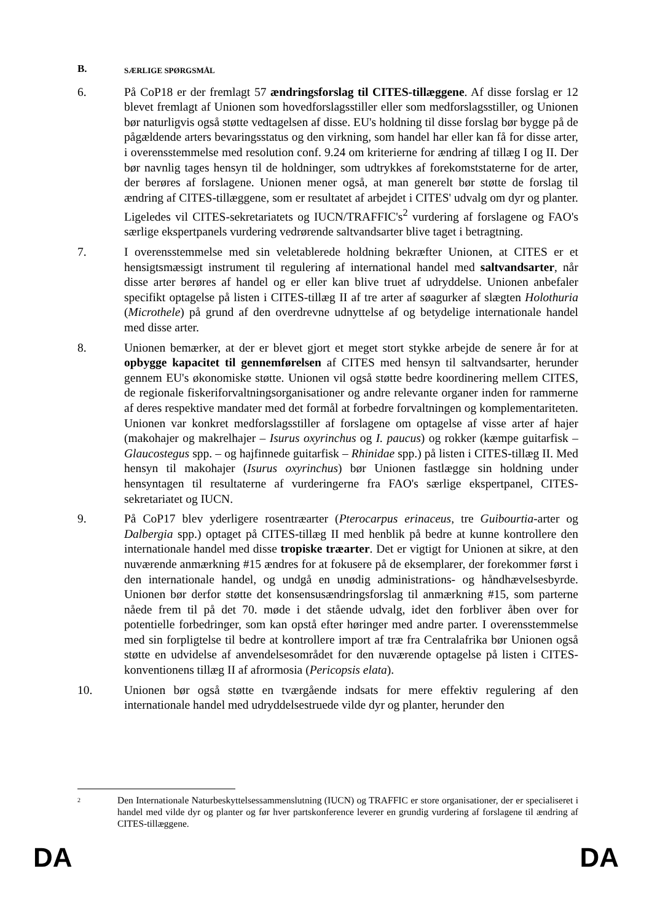B. SÆRLIGE SPØRGSMÅL
6. På CoP18 er der fremlagt 57 ændringsforslag til CITES-tillæggene. Af disse forslag er 12 blevet fremlagt af Unionen som hovedforslagsstiller eller som medforslagsstiller, og Unionen bør naturligvis også støtte vedtagelsen af disse. EU's holdning til disse forslag bør bygge på de pågældende arters bevaringsstatus og den virkning, som handel har eller kan få for disse arter, i overensstemmelse med resolution conf. 9.24 om kriterierne for ændring af tillæg I og II. Der bør navnlig tages hensyn til de holdninger, som udtrykkes af forekomststaterne for de arter, der berøres af forslagene. Unionen mener også, at man generelt bør støtte de forslag til ændring af CITES-tillæggene, som er resultatet af arbejdet i CITES' udvalg om dyr og planter. Ligeledes vil CITES-sekretariatets og IUCN/TRAFFIC's<sup>2</sup> vurdering af forslagene og FAO's særlige ekspertpanels vurdering vedrørende saltvandsarter blive taget i betragtning.
7. I overensstemmelse med sin veletablerede holdning bekræfter Unionen, at CITES er et hensigtsmæssigt instrument til regulering af international handel med saltvandsarter, når disse arter berøres af handel og er eller kan blive truet af udryddelse. Unionen anbefaler specifikt optagelse på listen i CITES-tillæg II af tre arter af søagurker af slægten Holothuria (Microthele) på grund af den overdrevne udnyttelse af og betydelige internationale handel med disse arter.
8. Unionen bemærker, at der er blevet gjort et meget stort stykke arbejde de senere år for at opbygge kapacitet til gennemførelsen af CITES med hensyn til saltvandsarter, herunder gennem EU's økonomiske støtte. Unionen vil også støtte bedre koordinering mellem CITES, de regionale fiskeriforvaltningsorganisationer og andre relevante organer inden for rammerne af deres respektive mandater med det formål at forbedre forvaltningen og komplementariteten. Unionen var konkret medforslagsstiller af forslagene om optagelse af visse arter af hajer (makohajer og makrelhajer – Isurus oxyrinchus og I. paucus) og rokker (kæmpe guitarfisk – Glaucostegus spp. – og hajfinnede guitarfisk – Rhinidae spp.) på listen i CITES-tillæg II. Med hensyn til makohajer (Isurus oxyrinchus) bør Unionen fastlægge sin holdning under hensyntagen til resultaterne af vurderingerne fra FAO's særlige ekspertpanel, CITES-sekretariatet og IUCN.
9. På CoP17 blev yderligere rosentræarter (Pterocarpus erinaceus, tre Guibourtia-arter og Dalbergia spp.) optaget på CITES-tillæg II med henblik på bedre at kunne kontrollere den internationale handel med disse tropiske træarter. Det er vigtigt for Unionen at sikre, at den nuværende anmærkning #15 ændres for at fokusere på de eksemplarer, der forekommer først i den internationale handel, og undgå en unødig administrations- og håndhævelsesbyrde. Unionen bør derfor støtte det konsensusændringsforslag til anmærkning #15, som parterne nåede frem til på det 70. møde i det stående udvalg, idet den forbliver åben over for potentielle forbedringer, som kan opstå efter høringer med andre parter. I overensstemmelse med sin forpligtelse til bedre at kontrollere import af træ fra Centralafrika bør Unionen også støtte en udvidelse af anvendelsesområdet for den nuværende optagelse på listen i CITES-konventionens tillæg II af afrormosia (Pericopsis elata).
10. Unionen bør også støtte en tværgående indsats for mere effektiv regulering af den internationale handel med udryddelsestruede vilde dyr og planter, herunder den
2 Den Internationale Naturbeskyttelsessammenslutning (IUCN) og TRAFFIC er store organisationer, der er specialiseret i handel med vilde dyr og planter og før hver partskonference leverer en grundig vurdering af forslagene til ændring af CITES-tillæggene.
DA DA